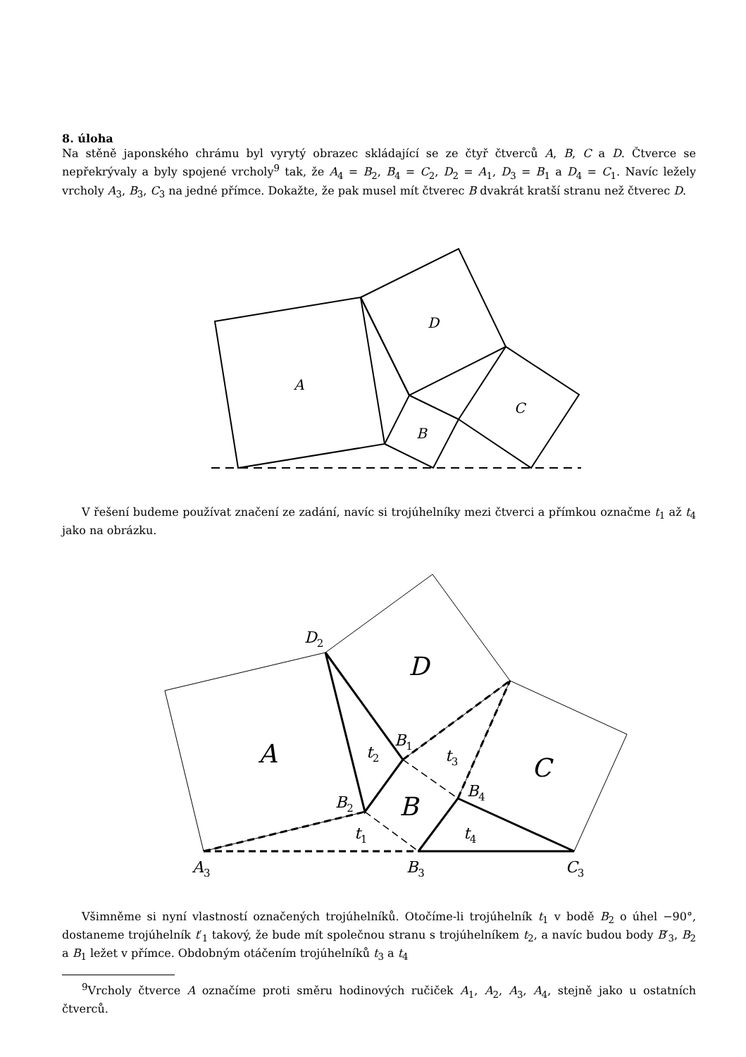8. úloha
Na stěně japonského chrámu byl vyrytý obrazec skládající se ze čtyř čtverců A, B, C a D. Čtverce se nepřekrývaly a byly spojené vrcholy<sup>9</sup> tak, že A<sub>4</sub> = B<sub>2</sub>, B<sub>4</sub> = C<sub>2</sub>, D<sub>2</sub> = A<sub>1</sub>, D<sub>3</sub> = B<sub>1</sub> a D<sub>4</sub> = C<sub>1</sub>. Navíc ležely vrcholy A<sub>3</sub>, B<sub>3</sub>, C<sub>3</sub> na jedné přímce. Dokažte, že pak musel mít čtverec B dvakrát kratší stranu než čtverec D.
D
A
C
B
D
A
C
B
D2
B1
B2
B4
t2
t3
t1
t4
A3
B3
C3
V řešení budeme používat značení ze zadání, navíc si trojúhelníky mezi čtverci a přímkou označme t<sub>1</sub> až t<sub>4</sub> jako na obrázku.
Všimněme si nyní vlastností označených trojúhelníků. Otočíme-li trojúhelník t<sub>1</sub> v bodě B<sub>2</sub> o úhel −90°, dostaneme trojúhelník t′<sub>1</sub> takový, že bude mít společnou stranu s trojúhelníkem t<sub>2</sub>, a navíc budou body B′<sub>3</sub>, B<sub>2</sub> a B<sub>1</sub> ležet v přímce. Obdobným otáčením trojúhelníků t<sub>3</sub> a t<sub>4</sub>
<sup>9</sup> Vrcholy čtverce A označíme proti směru hodinových ručiček A<sub>1</sub>, A<sub>2</sub>, A<sub>3</sub>, A<sub>4</sub>, stejně jako u ostatních čtverců.